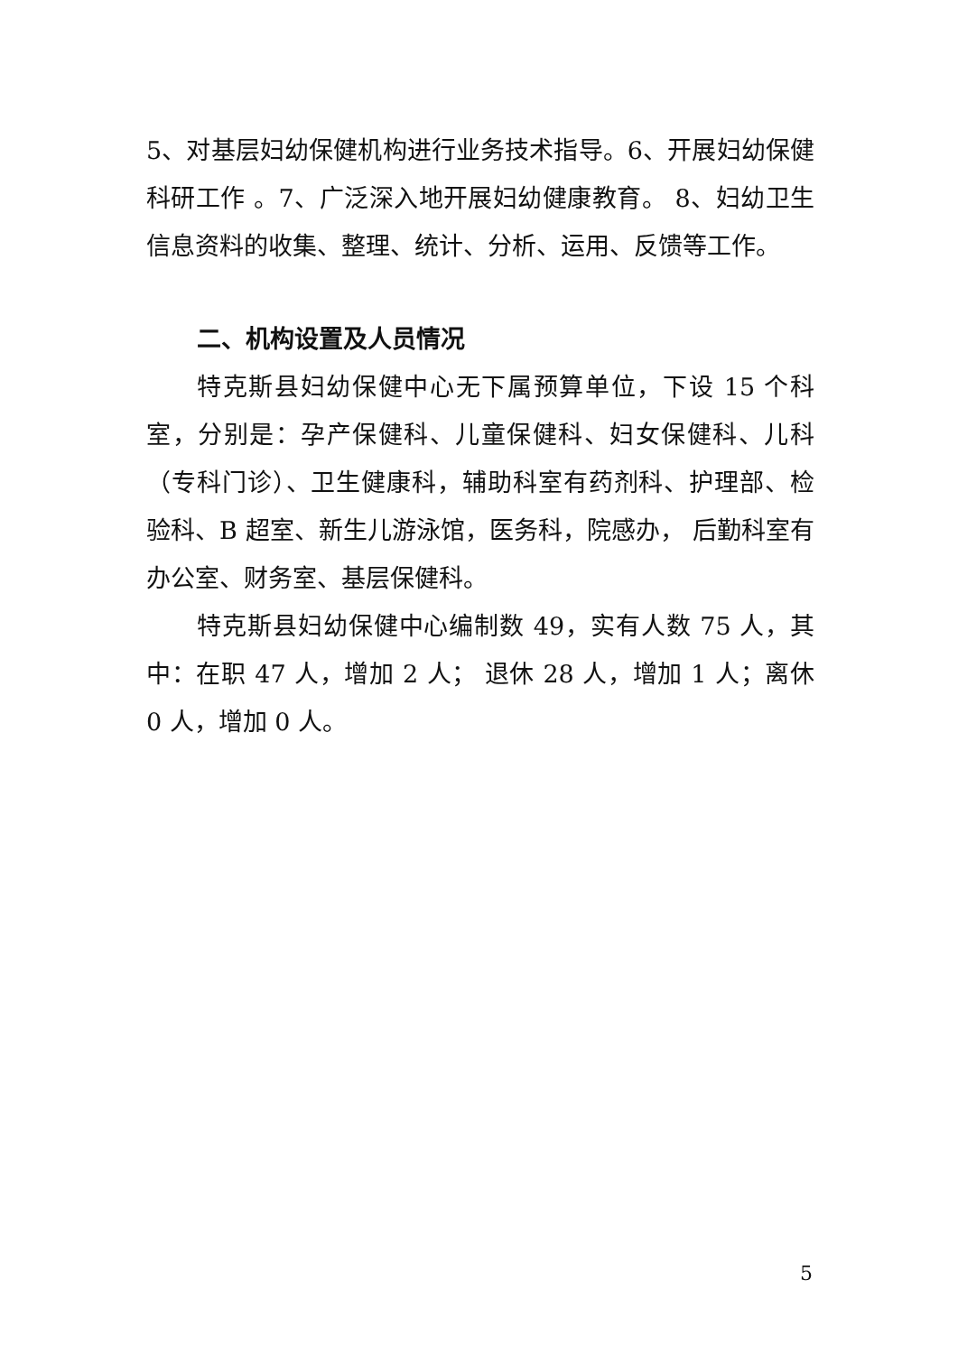5、对基层妇幼保健机构进行业务技术指导。6、开展妇幼保健科研工作 。7、广泛深入地开展妇幼健康教育。 8、妇幼卫生信息资料的收集、整理、统计、分析、运用、反馈等工作。
二、机构设置及人员情况
特克斯县妇幼保健中心无下属预算单位，下设 15 个科室，分别是：孕产保健科、儿童保健科、妇女保健科、儿科（专科门诊）、卫生健康科，辅助科室有药剂科、护理部、检验科、B 超室、新生儿游泳馆，医务科，院感办， 后勤科室有办公室、财务室、基层保健科。
特克斯县妇幼保健中心编制数 49，实有人数 75 人，其中：在职 47 人，增加 2 人； 退休 28 人，增加 1 人；离休 0 人，增加 0 人。
5